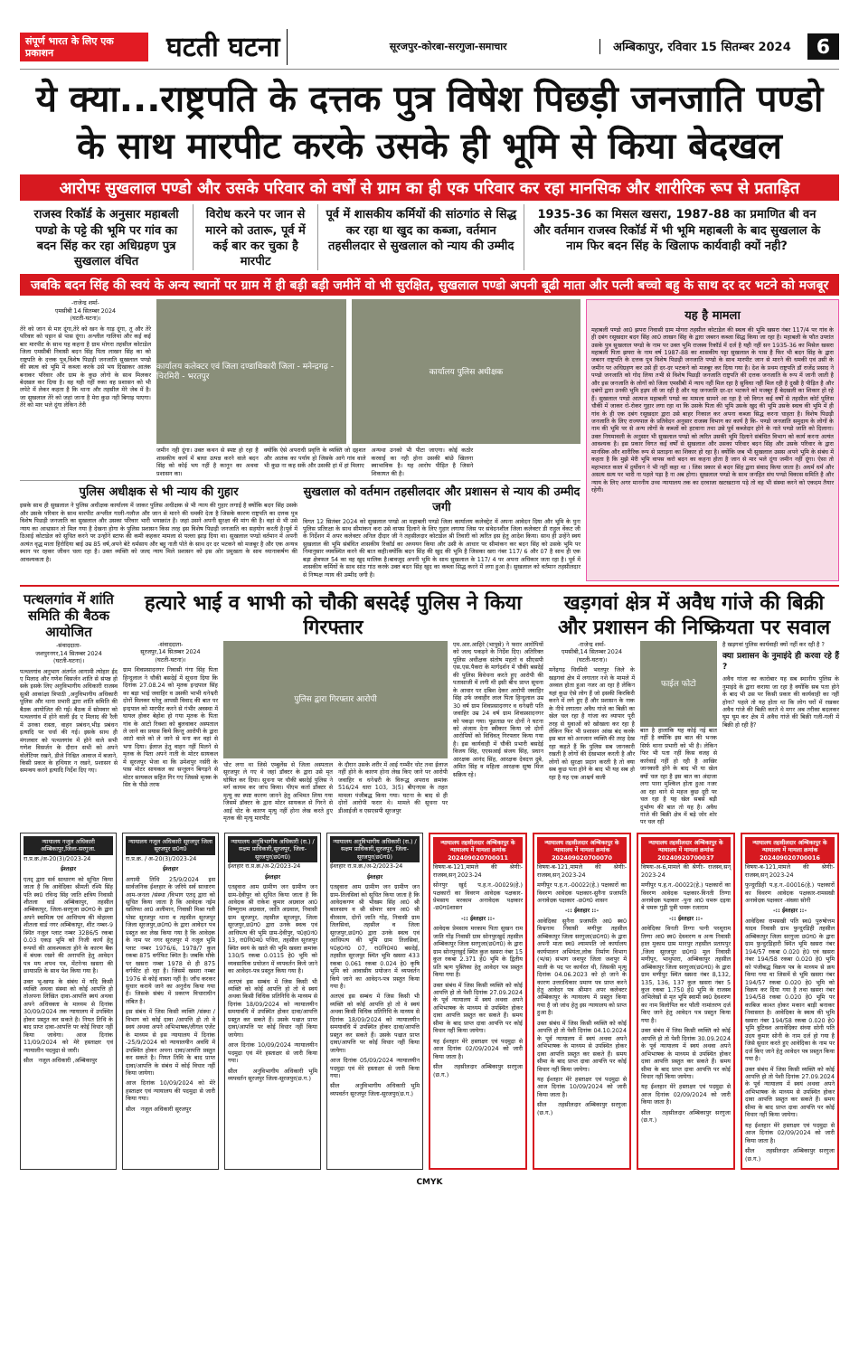संपूर्ण भारत के लिए एक प्रकाशन
घटती घटना
सूरजपुर-कोरबा-सरगुजा-समाचार
अम्बिकापुर, रविवार 15 सितम्बर 2024
6
ये क्या...राष्ट्रपति के दत्तक पुत्र विषेश पिछड़ी जनजाति पण्डो के साथ मारपीट करके उसके ही भूमि से किया बेदखल
आरोपः सुखलाल पण्डो और उसके परिवार को वर्षों से ग्राम का ही एक परिवार कर रहा मानसिक और शारीरिक रूप से प्रताड़ित
राजस्व रिकॉर्ड के अनुसार महाबली पण्डो के पट्टे की भूमि पर गांव का बदन सिंह कर रहा अधिग्रहण पुत्र सुखलाल वंचित
विरोध करने पर जान से मारने को उतारू, पूर्व में कई बार कर चुका है मारपीट
पूर्व में शासकीय कर्मियों की सांठगांठ से सिद्ध कर रहा था खुद का कब्जा, वर्तमान तहसीलदार से सुखलाल को न्याय की उम्मीद
1935-36 का मिसल खसरा, 1987-88 का प्रमाणित बी वन और वर्तमान राजस्व रिकॉर्ड में भी भूमि महाबली के बाद सुखलाल के नाम फिर बदन सिंह के खिलाफ कार्यवाही क्यों नही?
जबकि बदन सिंह की स्वयं के अन्य स्थानों पर ग्राम में ही बड़ी बड़ी जमीनें वो भी सुरक्षित, सुखलाल पण्डो अपनी बूढी माता और पत्नी बच्चो बहु के साथ दर दर भटने को मजबूर
-राजेन्द्र शर्मा-
एमसीबी 14 सितम्बर 2024
(घटती-घटना)।
तेरे को जान से मार दूंगा,तेरे को खन के गाड़ दूंगा, तू और तेरे परिवार को चट्टान से पास दूंगा। अश्लील गालियां और कई कई बार मारपीट के साथ यह कहना है ग्राम मोगरा तहसील कोटाडेल जिला एमसीबी निवासी बदन सिंह पिता लाखन सिंह का को राष्ट्रपति के दत्तक पुत्र,विशेष पिछड़ी जनजाति सुखलाल पण्डो की स्वत्व को भूमि में कब्जा करके उसे भय दिखाकर आतंक बनाकर परिवार और ग्राम के कुछ लोगो के साथ मिलकर बेदखल कर दिया है। वह यही नहीं रुका वह प्रशासन को भी लपेटे में लेकर कहता है कि थाना और तहसील मेरे जेब में है। जा सुखलाल तेरे को जहां जाना है मेरा कुछ नही बिगाड़ पाएगा। तेरे को मार भले दूंगा लेकिन तेरी
कार्यालय कलेक्टर एवं जिला दण्डाधिकारी जिला - मनेन्द्रगढ़ - चिरमिरी - भरतपुर
कार्यालय पुलिस अधीक्षक
जमीन नही दूंगा। उक्त कथन से स्पष्ट हो रहा है शासकीय कार्य में बाधा उत्पन्न करने वाले बदन सिंह को कोई भय नहीं है कानून का अथवा प्रशासन का।
क्योंकि ऐसे अपराधी प्रवृत्ति के व्यक्ति जो दहशत और आतंक का पर्याय हो जिसके आगे गांव वाले भी कुछ ना कह सकें और उसकी हां में हां मिलाए
अन्यथा उनको भी पीटा जाएगा। कोई कठोर करवाई का नही होना उसकी बांछें खिलना स्वाभाविक है। यह आरोप पीड़ित है जिसने शिकायत की है।
पुलिस अधीक्षक से भी न्याय की गुहार
इसके साथ ही सुखलाल ने पुलिस अधीक्षक कार्यालय में जाकर पुलिस अधीक्षक से भी न्याय की गुहार लगाई है क्योंकि बदन सिंह उसके और उसके परिवार के साथ मारपीट अश्लील गाली-गलौज और जान से मारने की धमकी देता है जिसके कारण राष्ट्रपति का दत्तक पुत्र विशेष पिछड़ी जनजाति का सुखलाल और उसका परिवार भारी भयाक्रांत है। जहां उसने अपनी सुरक्षा की मांग की है। वहां से भी उसे न्याय का आश्वासन तो मिल गया है देखना होगा के पुलिस प्रशासन किस तरह इस विशेष पिछड़ी जनजाति का सहयोग करती है।पूर्व में ठिआई कोटाडेल को सूचित करने पर उन्होंने स्टाफ की कमी कहकर मामला से पल्ला झाड़ दिया था। सुखलाल पण्डो वर्तमान में अपनी अत्यंत वृद्ध माता हिरोदिया बाई उम्र 85 वर्ष,अपने बेटे धर्मसाय और बहु नाती पोते के साथ दर दर भटकने को मजबूर है और एक अन्यत्र स्थान पर रहकर जीवन चला रहा है। उक्त व्यक्ति को जल्द न्याय मिले प्रशासन को इस ओर प्रमुखता के साथ ध्यानाकर्षण की आवश्यकता है।
सुखलाल को वर्तमान तहसीलदार और प्रशासन से न्याय की उम्मीद जगी
विगत 12 सितंबर 2024 को सुखलाल पण्डो आ महाबली पण्डो जिला कार्यालय कलेक्ट्रेट में अपना आवेदन दिया और भूमि के पुनः पुलिस प्रतिरक्षा के साथ सीमांकन करा उसे वापस दिलाने के लिए गुहार लगाया जिस पर संवेदनशील जिला कलेक्टर डी राहुल वेंकट जी के निर्देशन में अपर कलेक्टर अनिल दीदार जी ने तहसीलदार कोटाडेल श्री तिवारी को त्वरित इस हेतु आदेश किया। साथ ही उन्हेंने स्वयं सुखलाल की भूमि संबंधित शासकीय रिकॉर्ड का अध्ययन किया और उसी के आधार पर सीमांकन कर बदन सिंह को उसके भूमि पर निमानुसार व्यवस्थित करने की बात कही।क्योंकि बदन सिंह की खुद की भूमि है जिसका खरा नंबर 117/ 6 और 07 है साथ ही एक बड़ा क्षेत्रफल 54 का वह खुद मालिक है।बावजूद अपनी भूमि के साथ सुखलाल के 117/ 4 पर अपना अधिकार जता रहा है। पूर्व में शासकीय कर्मियों के साथ सांठ गांठ करके उक्त बदन सिंह खुद का कब्जा सिद्ध करने में लगा हुआ है। सुखलाल को वर्तमान तहसीलदार से निष्पक्ष न्याय की उम्मीद जगी है।
यह है मामला
महाबली पण्डो आ0 झपरा निवासी ग्राम मोगरा तहसील कोटाडेल की स्वत्व की भूमि खसरा नंबर 117/4 पर गांव के ही दबंग रसूखदार बदन सिंह आ0 लाखन सिंह के द्वारा जबरन कब्जा सिद्ध किया जा रहा है। महाबली के फौत उपरांत उसके पुत्र सुखलाल पण्डो के नाम पर उक्त भूमि राजस्व रिकॉर्ड में दर्ज है यही नहीं सन 1935-36 का मिसेल खसरा महाबली पिता झपरा के नाम वर्ष 1987-88 का शासकीय पट्टा सुखलाल के पास है फिर भी बदन सिंह के द्वारा जबरन राष्ट्रपति के दत्तक पुत्र विशेष पिछड़ी जनजाति पण्डो के साथ मारपीट जान से मारने की धमकी एवं उसी के जमीन पर अधिग्रहण कर उसे ही दर-दर भटकने को मजबूर कर दिया गया है। देश के प्रथम राष्ट्रपति डॉ राजेंद्र प्रसाद ने पण्डो जनजाति को गोद लिया तभी से विशेष पिछड़ी जनजाति राष्ट्रपति की दत्तक जनजाति के रूप में जानी जाती है और इस जनजाति के लोगों को जिला एमसीबी में न्याय नहीं मिल रहा है सुविधा नहीं मिल रही है दुखी है पीड़ित है और दबंगों द्वारा उनकी भूमि हड़प ली जा रही है और यह जनजाति दर-दर भटकने को मजबूर हैं बेदखली का शिकार हो रहे हैं। सुखलाल पण्डो आत्मज महाबली पण्डो का मामला सामने आ रहा है जो विगत कई वर्षों से तहसील कोर्ट पुलिस चौकी में जाकर रो-रोकर गुहार लगा रहा था कि उसके पिता की भूमि उसके खुद की भूमि उसके स्वत्व की भूमि में ही गांव के ही एक दबंग रसूखदार द्वारा उसे बाहर निकाल कर अपना कब्जा सिद्ध करना चाहता है। विशेष पिछड़ी जनजाति के लिए राज्यपाल के प्रतिवेदन अनुसार राजस्व विभाग का कार्य है कि- पण्डो जनजाति समुदाय के लोगों के नाम की भूमि पर से अन्य लोगों के कब्जों को हटवाना तथा उसे पूर्व कब्जेदार होने के नाते पण्डो जाति को दिलाना। उक्त नियमावली के अनुसार भी सुखलाल पण्डो को त्वरित उसकी भूमि दिलाने संबंधित विभाग को कार्य करना अत्यंत आवश्यक है। इस प्रकार विगत कई वर्षों से सुखलाल और उसका परिवार बदन सिंह और उसके परिवार के द्वारा मानसिक और शारीरिक रूप से प्रताड़ना का शिकार हो रहा है। क्योंकि जब भी सुखलाल उसस अपने भूमि के संबंध में कहता है कि मुझे मेरी भूमि वापस करो बदन का कहना होता है जान से मार भले दूंगा जमीन नहीं दूंगा। ऐसा तो महाभारत काल में दुर्योधन ने भी नहीं कहा था । जिस प्रकार से बदन सिंह द्वारा संवाद किया जाता है। अधर्म धर्म और असत्य सत्य पर भारी ना पहले पड़ा है ना अब होगा। सुखलाल पण्डो के साथ जनहित संघ पण्डो विकास समिति है और न्याय के लिए अगर माननीय उच्च न्यायालय तक का दरवाजा खटखटाना पड़े तो वह भी संस्था करने को एकदम तैयार रहेगी।
पत्थलगांव में शांति समिति की बैठक आयोजित
-संवाददाता-
जशपुरनगर,14 सितम्बर 2024
(घटती-घटना)।
पत्थलगांव अनुभाग अंतर्गत आगामी त्योहार ईद ए मिलाद और गणेश विसर्जन शांति से संपन्न हो सके इसके लिए अनुविभागीय अधिकारी राजस्व सुश्री आकांक्षा त्रिपाठी ,अनुविभागीय अधिकारी पुलिस और थाना प्रभारी द्वारा शांति समिति की बैठक आयोजित की गई। बैठक में सोमवार को पत्थलगांव में होने वाली ईद ए मिलाद की रैली में उनका रास्ता, वाहन प्रबंधन,भीड़ प्रबंधन इत्यादि पर चर्चा की गई। इसके साथ ही मंगलवार को पत्थलगांव में होने वाले सभी गणेश विसर्जन के दौरान सभी को अपने वोलेंटियर रखने, डीजे निश्चित आवाज में बजाने, किसी प्रकार के हथियार न रखने, प्रशासन से समन्वय करने इत्यादि निर्देश दिए गए।
हत्यारे भाई व भाभी को चौकी बसदेई पुलिस ने किया गिरफ्तार
-संवाददाता-
सूरजपुर,14 सितम्बर 2024
(घटती-घटना)।
ग्राम शिवप्रसादनगर निवासी गंगा सिंह पिता हिन्दुलाल ने चौकी बसदेई में सूचना दिया कि दिनांक 27.08.24 को मृतक इन्द्रपाल सिंह का बड़ा भाई जवाहिर व उसकी भाभी धनेश्वरी दोनों मिलकर घरेलू आपसी विवाद की बात पर इन्द्रपाल को मारपीट करने से गंभीर अवस्था में घायल होकर बेहोश हो गया मृतक के पिता गांव के आटो रिक्शा को बुलवाकर अस्पताल ले जाने का प्रयास किये किन्तु आरोपी के द्वारा आटो वाले को ले जाने से मना कर वहां से भगा दिया। ईलाज हेतु वाहन नहीं मिलने से मृतक के पिता अपने नाती के मोटर सायकल में सूरजपुर भेजा था कि उमेशपुर नर्सरी के पास मोटर सायकल का सन्तुलन बिगड़ने से मोटर सायकल सहित गिर गए जिससे मृतक के सिर के पीछे तरफ
पुलिस द्वारा गिरफ्तार आरोपी
चोट लगा था जिसे एम्बुलेंस से जिला अस्पताल सूरजपुर ले गए थे जहां डॉक्टर के द्वारा उसे मृत घोषित कर दिया। सूचना पर चौकी बसदेई पुलिस ने मर्ग कायम कर जांच किया। पीएम कर्ता डॉक्टर से मृत्यु का स्पष्ट कारण जानने हेतु अभिमत लिया गया जिसमें डॉक्टर के द्वारा मोटर सायकल से गिरने से आई चोट के कारण मृत्यु नहीं होना लेख करते हुए मृतक की मृत्यु मारपीट
के दौरान उसके शरीर में आई गम्भीर चोट तथा ईलाज नहीं होने के कारण होना लेख किए जाने पर आरोपी जवाहिर व धनेश्वरी के विरूद्ध अपराध क्रमांक 516/24 धारा 103, 3(5) बीएनएस के तहत मामला पंजीबद्ध किया गया। घटना के बाद से ही दोनों आरोपी फरार थे। मामले की सूचना पर डीआईजी व एसएसपी सूरजपुर
एम.आर.आहिरे (भापुसे) ने फरार आरोपियों को जल्द पकड़ने के निर्देश दिए। अतिरिक्त पुलिस अधीक्षक संतोष महतो व सीएसपी एस.एस.पैकरा के मार्गदर्शन में चौकी बसदेई की पुलिस विवेचना करते हुए आरोपी की पतासाजी में लगी थी इसी बीच प्राप्त सूचना के आधार पर दबिश देकर आरोपी जवाहिर सिंह उर्फ जवाहीर लाल पिता हिन्दुलाल उम्र 30 वर्ष ग्राम शिवप्रसादनगर व धनेश्वरी पति जवाहिर उम्र 24 वर्ष ग्राम शिवप्रसादनगर को पकड़ा गया। पूछताछ पर दोनों ने घटना को अंजाम देना स्वीकार किया जो दोनों आरोपियों को विधिवत् गिरफ्तार किया गया है। इस कार्यवाही में चौकी प्रभारी बसदेई विजय सिंह, एएसआई संजय सिंह, प्रधान आरक्षक आनंद सिंह, आरक्षक देवदत्त दुबे, अमित सिंह व महिला आरक्षक सुषा मिंज सक्रिय रहे।
खड़गवां क्षेत्र में अवैध गांजे की बिक्री और प्रशासन की निष्क्रियता पर सवाल
-राजेन्द्र शर्मा-
एमसीबी,14 सितम्बर 2024
(घटती-घटना)।
मनेंद्रगढ़ चिरमिरी भरतपुर जिले के खड़गवां क्षेत्र में लगातार नशे के मामले में अव्वल होता हुआ नजर आ रहा है लेकिन यहां कुछ ऐसे लोग हैं जो इसकी किरकिरी करने में लगे हुए हैं और प्रशासन के नाक के नीचे लगातार अवैध गांजे का बिक्री का खेल चल रहा है गांजा का व्यापार पूरी तरह से युवाओं को खोखला कर रहा है लेकिन फिर भी प्रशासन आंख बंद करके इस बात को अनजान व्यक्ति की तरह देख रहा कहते हैं कि पुलिस सब जानकारी रखती है लोगों की देखभाल करती है और लोगों को सुरक्षा प्रदान करती है तो क्या सब कुछ पता होने के बाद भी यह सब हो रहा है यह एक आश्चर्य वाली
फाईल फोटो
बात है हालांकि यह कोई नई बात नहीं है क्योंकि इस बात की भनक सिर्फ थाना प्रभारी को भी है। लेकिन फिर भी पता नहीं किस वजह से कार्रवाई नहीं हो रही है आखिर जानकारी होने के बाद भी या खेल क्यों चल रहा है इस बात का अंदाजा लगा पाना मुश्किल होता हुआ नजर आ रहा थाने से महज कुछ दूरी पर चल रहा है यह खेल सबसे बड़ी दुर्भाग्य की बात तो यह है। अवैध गांजे की बिक्री क्षेत्र में बड़े जोर शोर पर चल रही
है खड़गवां पुलिस कार्यवाही क्यों नहीं कर रही है ?
क्या प्रशासन के नुमाइंदे ही करवा रहे हैं ?
अवैध गांजा का कारोबार यह सब स्थानीय पुलिस के नुमाइंदे के द्वारा कराया जा रहा है क्योंकि सब पता होने के बाद भी उस पर किसी प्रकार की कार्यवाही का नहीं होना? पहले तो यह होता था कि लोग घरों में रखकर अवैध गांजे की बिक्री करते थे मगर अब तरीका बदलकर घूम घूम कर क्षेत्र में अवैध गांजे की बिक्री गली-गली में बिक्री हो रही है?
न्यायालय नजूल अधिकारी अम्बिकापुर,जिला-सरगुजा.
रा.प्र.क्र./अ-20(3)/2023-24
ईश्तहार
एतद् द्वारा सर्व साधारण को सूचित किया जाता है कि आवेदिका श्रीमती रश्मि सिंह पति स्व0 रविन्द्र सिंह जाति क्षत्रिय निवासी शीतला वार्ड अम्बिकापुर, तहसील अम्बिकापुर, जिला-सरगुजा छ0ग0 के द्वारा अपने स्वामित्व एवं आधिपत्य की मोहल्ला शीतला वार्ड नगर अम्बिकापुर, शीट नम्बर-9 स्थित नजूल प्लाट नम्बर 3286/5 रकबा 0.03 एकड़ भूमि को निजी कार्य हेतु रूपयों की आवश्यकता होने के कारण बैंक में बंधक रखने की अनापत्ति हेतु आवेदन पत्र मय शपथ पत्र, मेंटनेन्स खसरा की छायाप्रति के साथ पेश किया गया है।
उक्त भू-खण्ड के संबंध में यदि किसी व्यक्ति अथवा संस्था को कोई आपत्ति हो तोअपना लिखित दावा-आपत्ति स्वयं अथवा अपने अधिवक्ता के माध्यम से दिनांक 30/09/2024 तक न्यायालय में उपस्थित होकर प्रस्तुत कर सकते है। नियत तिथि के बाद प्राप्त दावा-आपत्ति पर कोई विचार नहीं किया जावेगा। आज दिनांक 11/09/2024 को मेरे हस्ताक्षर एवं न्यायालीन पदमुद्रा से जारी।
सील नजूल अधिकारी ,अम्बिकापुर
न्यायालय नजूल अधिकारी सूरजपुर जिला सूरजपुर छ0ग0
रा.प्र.क्र. / अ-20(3)/2023-24
ईश्तहार
अगामी तिथि 25/9/2024 इस सार्वजनिक ईश्तहार के जरिये सर्व साधारण आम-जनता /संस्था /विभाग एतद् द्वारा को सूचित किया जाता है कि आवेदक नईम खलिफा आ0 अलीमान, निवासी मिश्रा गली पोस्ट सूरजपुर थाना व तहसील सूरजपुर जिला सूरजपुर,छ0ग0 के द्वारा आवेदन पत्र प्रस्तुत कर लेख किया गया है कि आवेदक के नाम पर नगर सूरजपुर में नजूल भूमि प्लाट नम्बर 1976/6, 1978/7 कुल रकबा 875 वर्गफिट स्थित है। जबकि मौके पर खसरा नम्बर 1978 से ही 875 वर्गफीट हो रहा है। जिसमें खसरा नम्बर 1976 से कोई वास्ता नहीं है। जाँच करकर सुधार कराये जाने का अनुरोध किया गया है। जिसके संबंध में प्रकरण विचाराधीन लंबित है।
इस संबंध में जिस किसी व्यक्ति /संस्था /विभाग को कोई दावा /आपत्ति हो तो वे स्वयं अथवा अपने अभिभाषक/लीगल एजेंट के माध्यम से इस न्यायालय में दिनांक -25/9/2024 को न्यायालयीन अवधि में उपस्थित होकर अपना दावा/आपत्ति प्रस्तुत कर सकते है। नियत तिथि के बाद प्राप्त दावा/आपत्ति के संबंध में कोई विचार नहीं किया जायेगा।
आज दिनांक 10/09/2024 को मेरे हस्ताक्षर एवं न्यायालय की पदमुद्रा से जारी किया गया।
सील नजूल अधिकारी सूरजपुर
न्यायालय अनुविभागीय अधिकारी (रा.) /सक्षम प्राधिकारी,सूरजपुर, जिला-सूरजपुर(छ0ग0)
ईश्तहार रा.प्र.क्र./अ-2/2023-24
ईश्तहार
एतद्द्वारा आम ग्रामीण जन ग्रामीण जन ग्राम-देवीपुर को सूचित किया जाता है कि आवेदक श्री राकेश कुमार अग्रवाल आ0 विष्णुराम अग्रवाल, जाति अग्रवाल, निवासी ग्राम सूरजपुर, तहसील सूरजपुर, जिला सूरजपुर,छ0ग0 द्वारा उनके स्वत्व एवं आधिपत्य की भूमि ग्राम-देवीपुर, प0ह0नं0 13, रा0नि0मं0 पचिरा, तहसील सूरजपुर स्थित स्वयं के खाते की भूमि खसरा क्रमांक 130/5 रकबा 0.0115 हे0 भूमि को व्यवसायिक प्रयोजन में व्यपवर्तन किये जाने का आवेदन-पत्र प्रस्तुत किया गया है।
अतएवं इस सम्बंध में जिस किसी भी व्यक्ति को कोई आपत्ति हो तो वे स्वयं अथवा किसी विधिक प्रतिनिधि के माध्यम से दिनांक 18/09/2024 को न्यायालयीन समयावधि में उपस्थित होकर दावा/आपत्ति प्रस्तुत कर सकते हैं। उसके पश्चात प्राप्त दावा/आपत्ति पर कोई विचार नहीं किया जायेगा।
आज दिनांक 10/09/2024 न्यायालयीन पदमुद्रा एवं मेरे हस्ताक्षर से जारी किया गया।
सील अनुविभागीय अधिकारी भूमि व्यपवर्तन सूरजपुर जिला-सूरजपुर(छ.ग.)
न्यायालय अनुविभागीय अधिकारी (रा.) /सक्षम प्राधिकारी,सूरजपुर, जिला-सूरजपुर(छ0ग0)
ईश्तहार रा.प्र.क्र./अ-2/2023-24
ईश्तहार
एतद्द्वारा आम ग्रामीण जन ग्रामीण जन ग्राम-तिलसिवां को सूचित किया जाता है कि आवेदकगण श्री भीखम सिंह आ0 श्री बालसाय व श्री सोमार साय आ0 श्री वीरसाय, दोनों जाति गोंड़, निवासी ग्राम तिलसिवां, तहसील व जिला सूरजपुर,छ0ग0 द्वारा उनके स्वत्व एवं आधिपत्य की भूमि ग्राम तिलसिवां, प0ह0नं0 07, रा0नि0मं0 बसदेई, तहसील सूरजपुर स्थित भूमि खसरा 433 रकबा 0.061 रकबा 0.024 हे0 कृषि भूमि को आवासीय प्रयोजन में व्यपवर्तन किये जाने का आवेदन-पत्र प्रस्तुत किया गया है।
अतएवं इस सम्बंध में जिस किसी भी व्यक्ति को कोई आपत्ति हो तो वे स्वयं अथवा किसी विधिक प्रतिनिधि के माध्यम से दिनांक 18/09/2024 को न्यायालयीन समयावधि में उपस्थित होकर दावा/आपत्ति प्रस्तुत कर सकते हैं। उसके पश्चात प्राप्त दावा/आपत्ति पर कोई विचार नहीं किया जायेगा।
आज दिनांक 05/09/2024 न्यायालयीन पदमुद्रा एवं मेरे हस्ताक्षर से जारी किया गया।
सील अनुविभागीय अधिकारी भूमि व्यपवर्तन सूरजपुर जिला-सूरजपुर(छ.ग.)
न्यायालय तहसीलदार अम्बिकापुर के न्यायालय में मामला क्रमांक 202409020700011
विषयः-ब-121,मामले की श्रेणीः- राजस्व,सन् 2023-24
सोनपुर खुर्द प.ह.न.-00029(हे.) पक्षकारों का विवरण आवेदक पक्षकार-प्रेमसाय मरकाम अनावेदक पक्षकार -छ0ग0शासन
-:: ईश्तहार ::-
आवेदक प्रेमसाय मरकाम पिता सुखन राम जाति गोंड़ निवासी ग्राम सोनपुरखुर्द तहसील अम्बिकापुर जिला सरगुजा(छ0ग0) के द्वारा ग्राम सोनपुरखुर्द स्थित कुल खसरा नंबर 15 कुल रकबा 2.371 हे0 भूमि के द्वितीय प्रति ऋण पुस्तिका हेतु आवेदन पत्र प्रस्तुत किया गया है।
उक्त संबंध में जिस किसी व्यक्ति को कोई आपत्ति हो तो पेशी दिनांक 27.09.2024 के पूर्व न्यायालय में स्वयं अथवा अपने अभिभाषक के माध्यम से उपस्थित होकर दावा आपत्ति प्रस्तुत कर सकते हैं। समय सीमा के बाद प्राप्त दावा आपत्ति पर कोई विचार नहीं किया जायेगा।
यह ईश्तहार मेरे हस्ताक्षर एवं पदमुद्रा से आज दिनांक 02/09/2024 को जारी किया जाता है।
सील तहसीलदार अम्बिकापुर सरगुजा (छ.ग.)
न्यायालय तहसीलदार अम्बिकापुर के न्यायालय में मामला क्रमांक 202409020700070
विषयः-ब-121,मामले की श्रेणीः- राजस्व,सन् 2023-24
मणीपुर प.ह.न.-00022(हे.) पक्षकारों का विवरण आवेदक पक्षकार-सुनैना प्रजापति अनावेदक पक्षकार -छ0ग0 शासन
-:: ईश्तहार ::-
आवेदिका सुनैना प्रजापति आ0 स्व0 विश्वनाथ निवासी मणीपुर तहसील अम्बिकापुर जिला सरगुजा(छ0ग0) के द्वारा अपनी माता स्व0 श्यामपति जो कार्यालय कार्यपालन अभियंता,लोक निर्माण विभाग (भ/स) संभाग जशपुर जिला जशपुर में माली के पद पर कार्यरत थी, जिसकी मृत्यु दिनांक 04.06.2023 को हो जाने के कारण उत्तराधिकार प्रमाण पत्र प्राप्त करने हेतु आवेदन पत्र श्रीमान अपर कलेक्टर अम्बिकापुर के न्यायालय में प्रस्तुत किया गया है जो जांच हेतु इस न्यायालय को प्राप्त हुआ है।
उक्त संबंध में जिस किसी व्यक्ति को कोई आपत्ति हो तो पेशी दिनांक 04.10.2024 के पूर्व न्यायालय में स्वयं अथवा अपने अभिभाषक के माध्यम से उपस्थित होकर दावा आपत्ति प्रस्तुत कर सकते हैं। समय सीमा के बाद प्राप्त दावा आपत्ति पर कोई विचार नहीं किया जायेगा।
यह ईश्तहार मेरे हस्ताक्षर एवं पदमुद्रा से आज दिनांक 10/09/2024 को जारी किया जाता है।
सील तहसीलदार अम्बिकापुर सरगुजा (छ.ग.)
न्यायालय तहसीलदार अम्बिकापुर के न्यायालय में मामला क्रमांक 20240920700037
विषयः-अ-6,मामले की श्रेणीः- राजस्व,सन् 2023-24
मणीपुर प.ह.न.-00022(हे.) पक्षकारों का विवरण आवेदक पक्षकार-विनती तिग्गा अनावेदक पक्षकार -पुना आ0 चमरू दइया बे चमरू गुड़ी पुत्री चमरू रजाराम
-:: ईश्तहार ::-
आवेदिका विनती तिग्गा पत्नी परशुराम तिग्गा आ0 स्व0 देवशरण व अन्य निवासी हाल मुकाम ग्राम मानपुर तहसील प्रतापपुर ,जिला सूरजपुर छ0ग0 मूल निवासी मणीपुर, भाथुपारा, अम्बिकापुर तहसील अम्बिकापुर जिला सरगुजा(छ0ग0) के द्वारा ग्राम मणीपुर स्थित खसरा नंबर 8,132, 135, 136, 137 कुल खसरा नंबर 5 कुल रकबा 1.750 हे0 भूमि के राजस्व अभिलेखों से मृत भूमि स्वामी स्व0 देवशरण का नाम विलोपित कर फौती नामांतरण दर्ज किए जाने हेतु आवेदन पत्र प्रस्तुत किया गया है।
उक्त संबंध में जिस किसी व्यक्ति को कोई आपत्ति हो तो पेशी दिनांक 30.09.2024 के पूर्व न्यायालय में स्वयं अथवा अपने अभिभाषक के माध्यम से उपस्थित होकर दावा आपत्ति प्रस्तुत कर सकते हैं। समय सीमा के बाद प्राप्त दावा आपत्ति पर कोई विचार नहीं किया जायेगा।
यह ईश्तहार मेरे हस्ताक्षर एवं पदमुद्रा से आज दिनांक 02/09/2024 को जारी किया जाता है।
सील तहसीलदार अम्बिकापुर सरगुजा (छ.ग.)
न्यायालय तहसीलदार अम्बिकापुर के न्यायालय में मामला क्रमांक 202409020700016
विषयः-ब-121,मामले की श्रेणीः- राजस्व,सन् 2023-24
फुन्दुरडिही प.ह.न.-00016(हे.) पक्षकारों का विवरण आवेदक पक्षकार-रामसखी अनावेदक पक्षकार -संख्या सोनी
-:: ईश्तहार ::-
आवेदिका रामसखी पति स्व0 पुरुषोत्तम यादव निवासी ग्राम फुन्दुरडिही तहसील अम्बिकापुर जिला सरगुजा छ0ग0 के द्वारा ग्राम फुन्दुरडिहारी स्थित भूमि खसरा नंबर 194/57 रकबा 0.020 हे0 एवं खसरा नंबर 194/58 रकबा 0.020 हे0 भूमि को पंजीबद्ध विक्रय पत्र के माध्यम से क्रय किया गया था जिसमें से भूमि खसरा नंबर 194/57 रकबा 0.020 हे0 भूमि को विक्रय कर दिया गया है तथा खसरा नंबर 194/58 रकबा 0.020 हे0 भूमि पर काबिज काश्त होकर मकान बाड़ी बनाकर निवासरत है। आवेदिका के स्वत्व की भूमि खसरा नंबर 194/58 रकबा 0.020 हे0 भूमि त्रुटिवश अनावेदिका संध्या सोनी पति उदय कुमार सोनी के नाम दर्ज हो गया है जिसे सुधार करते हुए आवेदिका के नाम पर दर्ज किए जाने हेतु आवेदन पत्र प्रस्तुत किया गया है।
उक्त संबंध में जिस किसी व्यक्ति को कोई आपत्ति हो तो पेशी दिनांक 27.09.2024 के पूर्व न्यायालय में स्वयं अथवा अपने अभिभाषक के माध्यम से उपस्थित होकर दावा आपत्ति प्रस्तुत कर सकते हैं। समय सीमा के बाद प्राप्त दावा आपत्ति पर कोई विचार नहीं किया जायेगा।
यह ईश्तहार मेरे हस्ताक्षर एवं पदमुद्रा से आज दिनांक 02/09/2024 को जारी किया जाता है।
सील तहसीलदार अम्बिकापुर सरगुजा (छ.ग.)
CMYK